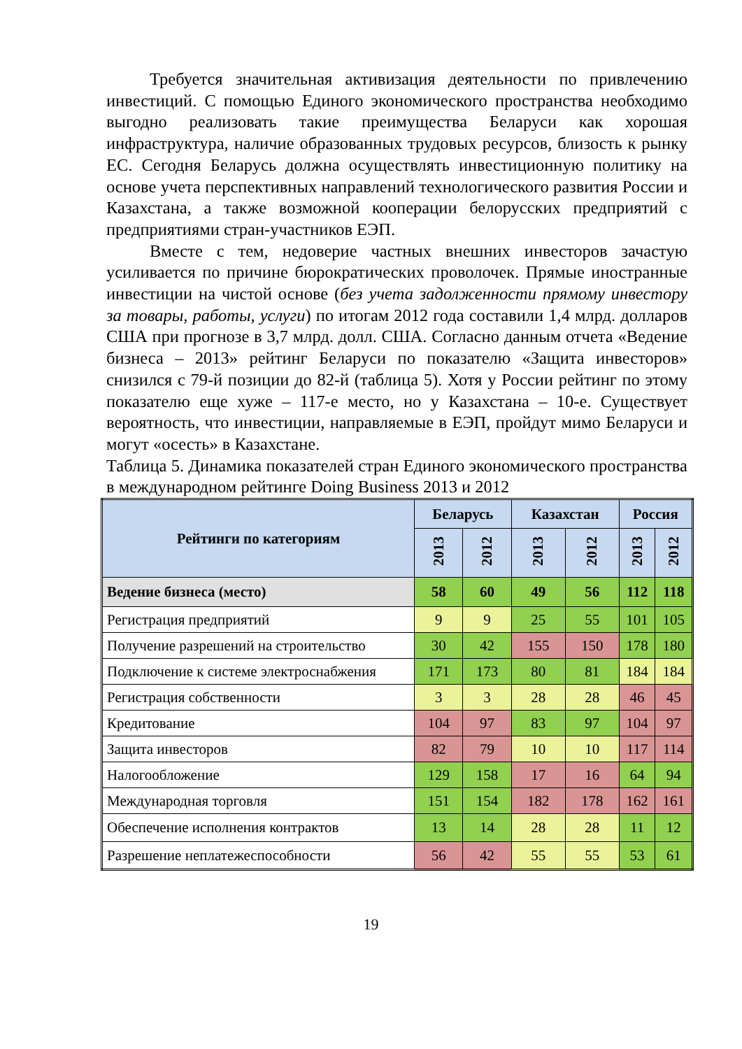Требуется значительная активизация деятельности по привлечению инвестиций. С помощью Единого экономического пространства необходимо выгодно реализовать такие преимущества Беларуси как хорошая инфраструктура, наличие образованных трудовых ресурсов, близость к рынку ЕС. Сегодня Беларусь должна осуществлять инвестиционную политику на основе учета перспективных направлений технологического развития России и Казахстана, а также возможной кооперации белорусских предприятий с предприятиями стран-участников ЕЭП.
Вместе с тем, недоверие частных внешних инвесторов зачастую усиливается по причине бюрократических проволочек. Прямые иностранные инвестиции на чистой основе (без учета задолженности прямому инвестору за товары, работы, услуги) по итогам 2012 года составили 1,4 млрд. долларов США при прогнозе в 3,7 млрд. долл. США. Согласно данным отчета «Ведение бизнеса – 2013» рейтинг Беларуси по показателю «Защита инвесторов» снизился с 79-й позиции до 82-й (таблица 5). Хотя у России рейтинг по этому показателю еще хуже – 117-е место, но у Казахстана – 10-е. Существует вероятность, что инвестиции, направляемые в ЕЭП, пройдут мимо Беларуси и могут «осесть» в Казахстане.
Таблица 5. Динамика показателей стран Единого экономического пространства в международном рейтинге Doing Business 2013 и 2012
| Рейтинги по категориям | Беларусь | | Казахстан | | Россия | |
| --- | --- | --- | --- | --- | --- | --- |
| | 2013 | 2012 | 2013 | 2012 | 2013 | 2012 |
| Ведение бизнеса (место) | 58 | 60 | 49 | 56 | 112 | 118 |
| Регистрация предприятий | 9 | 9 | 25 | 55 | 101 | 105 |
| Получение разрешений на строительство | 30 | 42 | 155 | 150 | 178 | 180 |
| Подключение к системе электроснабжения | 171 | 173 | 80 | 81 | 184 | 184 |
| Регистрация собственности | 3 | 3 | 28 | 28 | 46 | 45 |
| Кредитование | 104 | 97 | 83 | 97 | 104 | 97 |
| Защита инвесторов | 82 | 79 | 10 | 10 | 117 | 114 |
| Налогообложение | 129 | 158 | 17 | 16 | 64 | 94 |
| Международная торговля | 151 | 154 | 182 | 178 | 162 | 161 |
| Обеспечение исполнения контрактов | 13 | 14 | 28 | 28 | 11 | 12 |
| Разрешение неплатежеспособности | 56 | 42 | 55 | 55 | 53 | 61 |
19